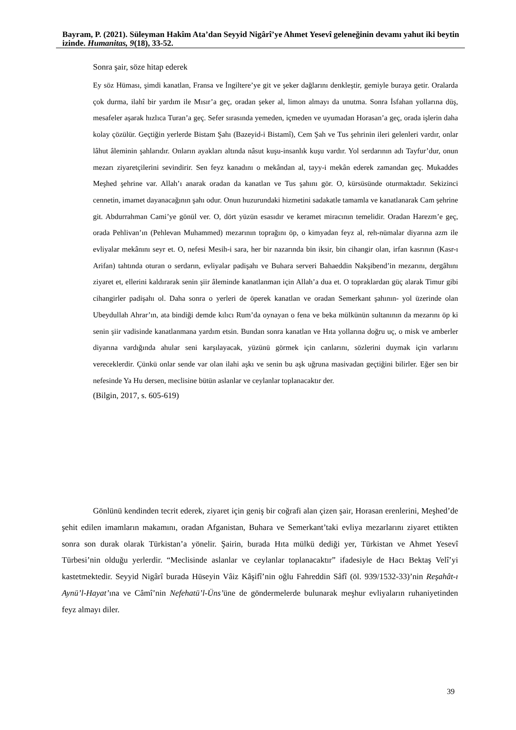Bayram, P. (2021). Süleyman Hakîm Ata’dan Seyyid Nigârî’ye Ahmet Yesevî geleneğinin devamı yahut iki beytin izinde. Humanitas, 9(18), 33-52.
Sonra şair, söze hitap ederek
Ey söz Hüması, şimdi kanatlan, Fransa ve İngiltere’ye git ve şeker dağlarını denkleştir, gemiyle buraya getir. Oralarda çok durma, ilahî bir yardım ile Mısır’a geç, oradan şeker al, limon almayı da unutma. Sonra İsfahan yollarına düş, mesafeler aşarak hızlıca Turan’a geç. Sefer sırasında yemeden, içmeden ve uyumadan Horasan’a geç, orada işlerin daha kolay çözülür. Geçtiğin yerlerde Bistam Şahı (Bazeyid-i Bistamî), Cem Şah ve Tus şehrinin ileri gelenleri vardır, onlar lâhut âleminin şahlarıdır. Onların ayakları altında nâsut kuşu-insanlık kuşu vardır. Yol serdarının adı Tayfur’dur, onun mezarı ziyaretçilerini sevindirir. Sen feyz kanadını o mekândan al, tayy-i mekân ederek zamandan geç. Mukaddes Meşhed şehrine var. Allah’ı anarak oradan da kanatlan ve Tus şahını gör. O, kürsüsünde oturmaktadır. Sekizinci cennetin, imamet dayanacağının şahı odur. Onun huzurundaki hizmetini sadakatle tamamla ve kanatlanarak Cam şehrine git. Abdurrahman Cami’ye gönül ver. O, dört yüzün esasıdır ve keramet miracının temelidir. Oradan Harezm’e geç, orada Pehlivan’ın (Pehlevan Muhammed) mezarının toprağını öp, o kimyadan feyz al, reh-nümalar diyarına azm ile evliyalar mekânını seyr et. O, nefesi Mesih-i sara, her bir nazarında bin iksir, bin cihangir olan, irfan kasrının (Kasr-ı Arifan) tahtında oturan o serdarın, evliyalar padişahı ve Buhara serveri Bahaeddin Nakşibend’in mezarını, dergâhını ziyaret et, ellerini kaldırarak senin şiir âleminde kanatlanman için Allah’a dua et. O topraklardan güç alarak Timur gibi cihangirler padişahı ol. Daha sonra o yerleri de öperek kanatlan ve oradan Semerkant şahının- yol üzerinde olan Ubeydullah Ahrar’ın, ata bindiği demde kılıcı Rum’da oynayan o fena ve beka mülkünün sultanının da mezarını öp ki senin şiir vadisinde kanatlanmana yardım etsin. Bundan sonra kanatlan ve Hıta yollarına doğru uç, o misk ve amberler diyarına vardığında ahular seni karşılayacak, yüzünü görmek için canlarını, sözlerini duymak için varlarını vereceklerdir. Çünkü onlar sende var olan ilahi aşkı ve senin bu aşk uğruna masivadan geçtiğini bilirler. Eğer sen bir nefesinde Ya Hu dersen, meclisine bütün aslanlar ve ceylanlar toplanacaktır der.
(Bilgin, 2017, s. 605-619)
Gönlünü kendinden tecrit ederek, ziyaret için geniş bir coğrafi alan çizen şair, Horasan erenlerini, Meşhed’de şehit edilen imamların makamını, oradan Afganistan, Buhara ve Semerkant’taki evliya mezarlarını ziyaret ettikten sonra son durak olarak Türkistan’a yönelir. Şairin, burada Hıta mülkü dediği yer, Türkistan ve Ahmet Yesevî Türbesi’nin olduğu yerlerdir. “Meclisinde aslanlar ve ceylanlar toplanacaktır” ifadesiyle de Hacı Bektaş Velî’yi kastetmektedir. Seyyid Nigârî burada Hüseyin Vâiz Kâşifî’nin oğlu Fahreddin Sâfî (öl. 939/1532-33)’nin Reşahât-ı Aynü’l-Hayat’ına ve Câmî’nin Nefehatü’l-Üns’üne de göndermelerde bulunarak meşhur evliyaların ruhaniyetinden feyz almayı diler.
39